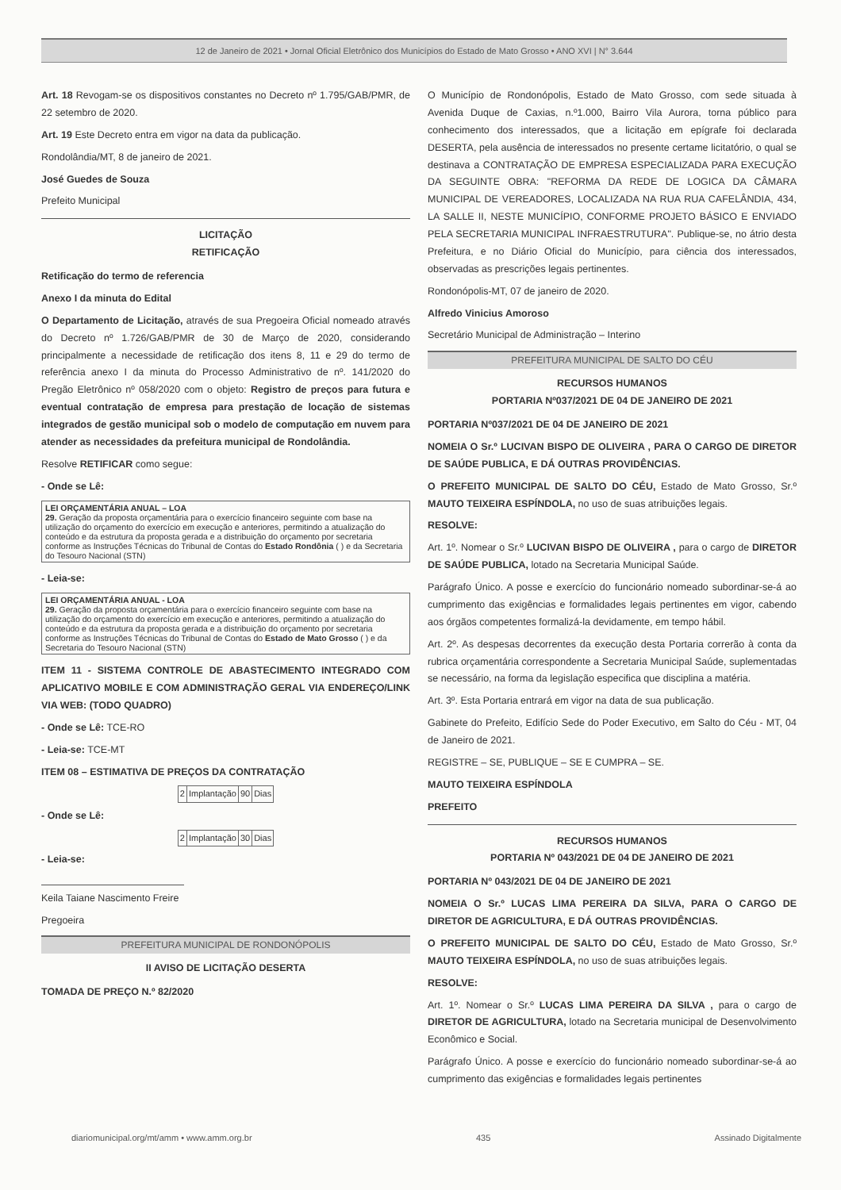12 de Janeiro de 2021 • Jornal Oficial Eletrônico dos Municípios do Estado de Mato Grosso • ANO XVI | N° 3.644
Art. 18 Revogam-se os dispositivos constantes no Decreto nº 1.795/GAB/PMR, de 22 setembro de 2020.
Art. 19 Este Decreto entra em vigor na data da publicação.
Rondolândia/MT, 8 de janeiro de 2021.
José Guedes de Souza
Prefeito Municipal
LICITAÇÃO
RETIFICAÇÃO
Retificação do termo de referencia
Anexo I da minuta do Edital
O Departamento de Licitação, através de sua Pregoeira Oficial nomeado através do Decreto nº 1.726/GAB/PMR de 30 de Março de 2020, considerando principalmente a necessidade de retificação dos itens 8, 11 e 29 do termo de referência anexo I da minuta do Processo Administrativo de nº. 141/2020 do Pregão Eletrônico nº 058/2020 com o objeto: Registro de preços para futura e eventual contratação de empresa para prestação de locação de sistemas integrados de gestão municipal sob o modelo de computação em nuvem para atender as necessidades da prefeitura municipal de Rondolândia.
Resolve RETIFICAR como segue:
- Onde se Lê:
LEI ORÇAMENTÁRIA ANUAL – LOA
29. Geração da proposta orçamentária para o exercício financeiro seguinte com base na utilização do orçamento do exercício em execução e anteriores, permitindo a atualização do conteúdo e da estrutura da proposta gerada e a distribuição do orçamento por secretaria conforme as Instruções Técnicas do Tribunal de Contas do Estado Rondônia ( ) e da Secretaria do Tesouro Nacional (STN)
- Leia-se:
LEI ORÇAMENTÁRIA ANUAL - LOA
29. Geração da proposta orçamentária para o exercício financeiro seguinte com base na utilização do orçamento do exercício em execução e anteriores, permitindo a atualização do conteúdo e da estrutura da proposta gerada e a distribuição do orçamento por secretaria conforme as Instruções Técnicas do Tribunal de Contas do Estado de Mato Grosso ( ) e da Secretaria do Tesouro Nacional (STN)
ITEM 11 - SISTEMA CONTROLE DE ABASTECIMENTO INTEGRADO COM APLICATIVO MOBILE E COM ADMINISTRAÇÃO GERAL VIA ENDEREÇO/LINK VIA WEB: (TODO QUADRO)
- Onde se Lê: TCE-RO
- Leia-se: TCE-MT
ITEM 08 – ESTIMATIVA DE PREÇOS DA CONTRATAÇÃO
| 2 | Implantação | 90 | Dias |
- Onde se Lê:
| 2 | Implantação | 30 | Dias |
- Leia-se:
Keila Taiane Nascimento Freire
Pregoeira
PREFEITURA MUNICIPAL DE RONDONÓPOLIS
II AVISO DE LICITAÇÃO DESERTA
TOMADA DE PREÇO N.º 82/2020
O Município de Rondonópolis, Estado de Mato Grosso, com sede situada à Avenida Duque de Caxias, n.º1.000, Bairro Vila Aurora, torna público para conhecimento dos interessados, que a licitação em epígrafe foi declarada DESERTA, pela ausência de interessados no presente certame licitatório, o qual se destinava a CONTRATAÇÃO DE EMPRESA ESPECIALIZADA PARA EXECUÇÃO DA SEGUINTE OBRA: "REFORMA DA REDE DE LOGICA DA CÂMARA MUNICIPAL DE VEREADORES, LOCALIZADA NA RUA RUA CAFELÂNDIA, 434, LA SALLE II, NESTE MUNICÍPIO, CONFORME PROJETO BÁSICO E ENVIADO PELA SECRETARIA MUNICIPAL INFRAESTRUTURA". Publique-se, no átrio desta Prefeitura, e no Diário Oficial do Município, para ciência dos interessados, observadas as prescrições legais pertinentes.
Rondonópolis-MT, 07 de janeiro de 2020.
Alfredo Vinicius Amoroso
Secretário Municipal de Administração – Interino
PREFEITURA MUNICIPAL DE SALTO DO CÉU
RECURSOS HUMANOS
PORTARIA Nº037/2021 DE 04 DE JANEIRO DE 2021
PORTARIA Nº037/2021 DE 04 DE JANEIRO DE 2021
NOMEIA O Sr.º LUCIVAN BISPO DE OLIVEIRA , PARA O CARGO DE DIRETOR DE SAÚDE PUBLICA, E DÁ OUTRAS PROVIDÊNCIAS.
O PREFEITO MUNICIPAL DE SALTO DO CÉU, Estado de Mato Grosso, Sr.º MAUTO TEIXEIRA ESPÍNDOLA, no uso de suas atribuições legais.
RESOLVE:
Art. 1º. Nomear o Sr.º LUCIVAN BISPO DE OLIVEIRA , para o cargo de DIRETOR DE SAÚDE PUBLICA, lotado na Secretaria Municipal Saúde.
Parágrafo Único. A posse e exercício do funcionário nomeado subordinar-se-á ao cumprimento das exigências e formalidades legais pertinentes em vigor, cabendo aos órgãos competentes formalizá-la devidamente, em tempo hábil.
Art. 2º. As despesas decorrentes da execução desta Portaria correrão à conta da rubrica orçamentária correspondente a Secretaria Municipal Saúde, suplementadas se necessário, na forma da legislação especifica que disciplina a matéria.
Art. 3º. Esta Portaria entrará em vigor na data de sua publicação.
Gabinete do Prefeito, Edifício Sede do Poder Executivo, em Salto do Céu - MT, 04 de Janeiro de 2021.
REGISTRE – SE, PUBLIQUE – SE E CUMPRA – SE.
MAUTO TEIXEIRA ESPÍNDOLA
PREFEITO
RECURSOS HUMANOS
PORTARIA Nº 043/2021 DE 04 DE JANEIRO DE 2021
PORTARIA Nº 043/2021 DE 04 DE JANEIRO DE 2021
NOMEIA O Sr.º LUCAS LIMA PEREIRA DA SILVA, PARA O CARGO DE DIRETOR DE AGRICULTURA, E DÁ OUTRAS PROVIDÊNCIAS.
O PREFEITO MUNICIPAL DE SALTO DO CÉU, Estado de Mato Grosso, Sr.º MAUTO TEIXEIRA ESPÍNDOLA, no uso de suas atribuições legais.
RESOLVE:
Art. 1º. Nomear o Sr.º LUCAS LIMA PEREIRA DA SILVA , para o cargo de DIRETOR DE AGRICULTURA, lotado na Secretaria municipal de Desenvolvimento Econômico e Social.
Parágrafo Único. A posse e exercício do funcionário nomeado subordinar-se-á ao cumprimento das exigências e formalidades legais pertinentes
diariomunicipal.org/mt/amm • www.amm.org.br 435 Assinado Digitalmente